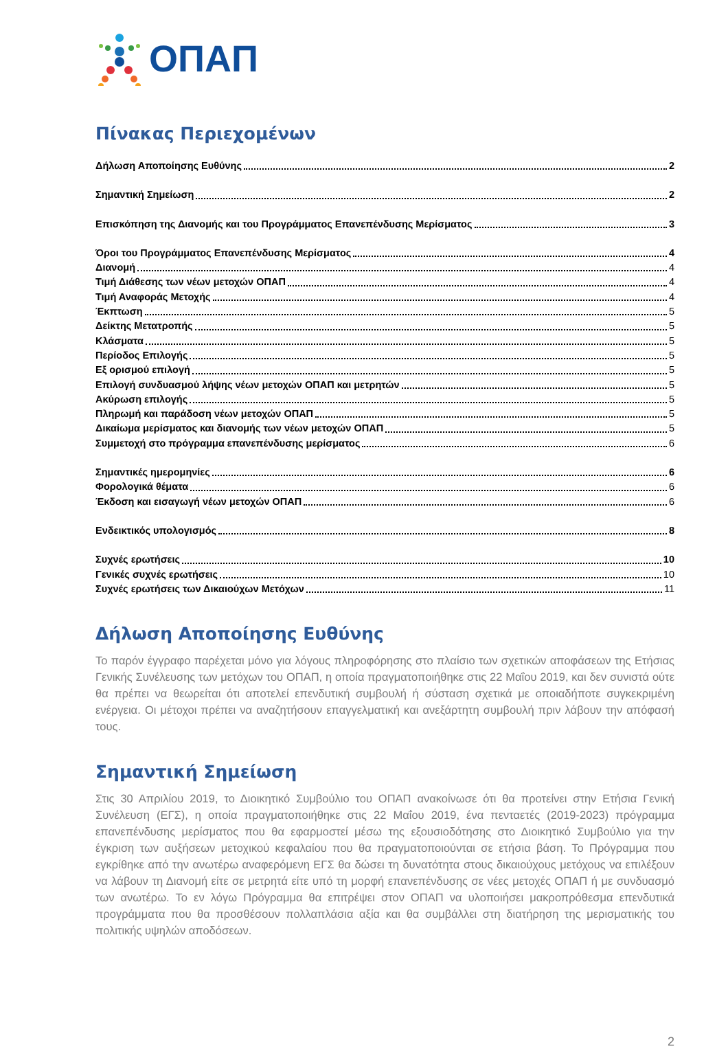ΟΠΑΠ
Πίνακας Περιεχομένων
Δήλωση Αποποίησης Ευθύνης 2
Σημαντική Σημείωση 2
Επισκόπηση της Διανομής και του Προγράμματος Επανεπένδυσης Μερίσματος 3
Όροι του Προγράμματος Επανεπένδυσης Μερίσματος 4
Διανομή 4
Τιμή Διάθεσης των νέων μετοχών ΟΠΑΠ 4
Τιμή Αναφοράς Μετοχής 4
Έκπτωση 5
Δείκτης Μετατροπής 5
Κλάσματα 5
Περίοδος Επιλογής 5
Εξ ορισμού επιλογή 5
Επιλογή συνδυασμού λήψης νέων μετοχών ΟΠΑΠ και μετρητών 5
Ακύρωση επιλογής 5
Πληρωμή και παράδοση νέων μετοχών ΟΠΑΠ 5
Δικαίωμα μερίσματος και διανομής των νέων μετοχών ΟΠΑΠ 5
Συμμετοχή στο πρόγραμμα επανεπένδυσης μερίσματος 6
Σημαντικές ημερομηνίες 6
Φορολογικά θέματα 6
Έκδοση και εισαγωγή νέων μετοχών ΟΠΑΠ 6
Ενδεικτικός υπολογισμός 8
Συχνές ερωτήσεις 10
Γενικές συχνές ερωτήσεις 10
Συχνές ερωτήσεις των Δικαιούχων Μετόχων 11
Δήλωση Αποποίησης Ευθύνης
Το παρόν έγγραφο παρέχεται μόνο για λόγους πληροφόρησης στο πλαίσιο των σχετικών αποφάσεων της Ετήσιας Γενικής Συνέλευσης των μετόχων του ΟΠΑΠ, η οποία πραγματοποιήθηκε στις 22 Μαΐου 2019, και δεν συνιστά ούτε θα πρέπει να θεωρείται ότι αποτελεί επενδυτική συμβουλή ή σύσταση σχετικά με οποιαδήποτε συγκεκριμένη ενέργεια. Οι μέτοχοι πρέπει να αναζητήσουν επαγγελματική και ανεξάρτητη συμβουλή πριν λάβουν την απόφασή τους.
Σημαντική Σημείωση
Στις 30 Απριλίου 2019, το Διοικητικό Συμβούλιο του ΟΠΑΠ ανακοίνωσε ότι θα προτείνει στην Ετήσια Γενική Συνέλευση (ΕΓΣ), η οποία πραγματοποιήθηκε στις 22 Μαΐου 2019, ένα πενταετές (2019-2023) πρόγραμμα επανεπένδυσης μερίσματος που θα εφαρμοστεί μέσω της εξουσιοδότησης στο Διοικητικό Συμβούλιο για την έγκριση των αυξήσεων μετοχικού κεφαλαίου που θα πραγματοποιούνται σε ετήσια βάση. Το Πρόγραμμα που εγκρίθηκε από την ανωτέρω αναφερόμενη ΕΓΣ θα δώσει τη δυνατότητα στους δικαιούχους μετόχους να επιλέξουν να λάβουν τη Διανομή είτε σε μετρητά είτε υπό τη μορφή επανεπένδυσης σε νέες μετοχές ΟΠΑΠ ή με συνδυασμό των ανωτέρω. Το εν λόγω Πρόγραμμα θα επιτρέψει στον ΟΠΑΠ να υλοποιήσει μακροπρόθεσμα επενδυτικά προγράμματα που θα προσθέσουν πολλαπλάσια αξία και θα συμβάλλει στη διατήρηση της μερισματικής του πολιτικής υψηλών αποδόσεων.
2